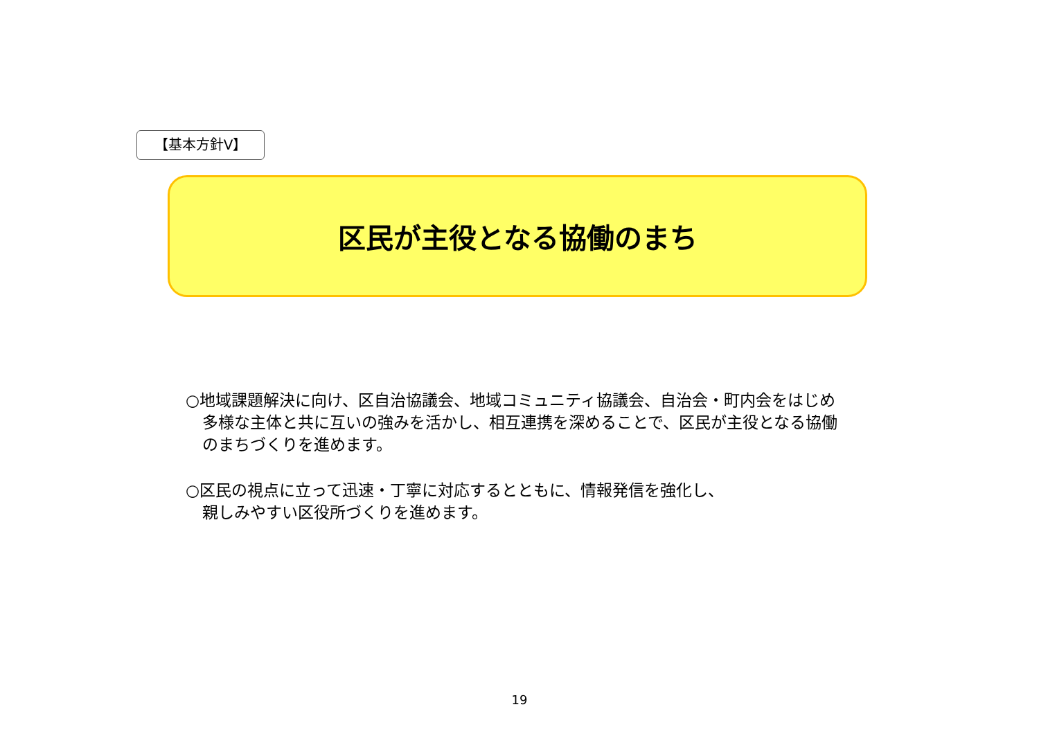【基本方針Ⅴ】
区民が主役となる協働のまち
○地域課題解決に向け、区自治協議会、地域コミュニティ協議会、自治会・町内会をはじめ多様な主体と共に互いの強みを活かし、相互連携を深めることで、区民が主役となる協働のまちづくりを進めます。
○区民の視点に立って迅速・丁寧に対応するとともに、情報発信を強化し、
親しみやすい区役所づくりを進めます。
19